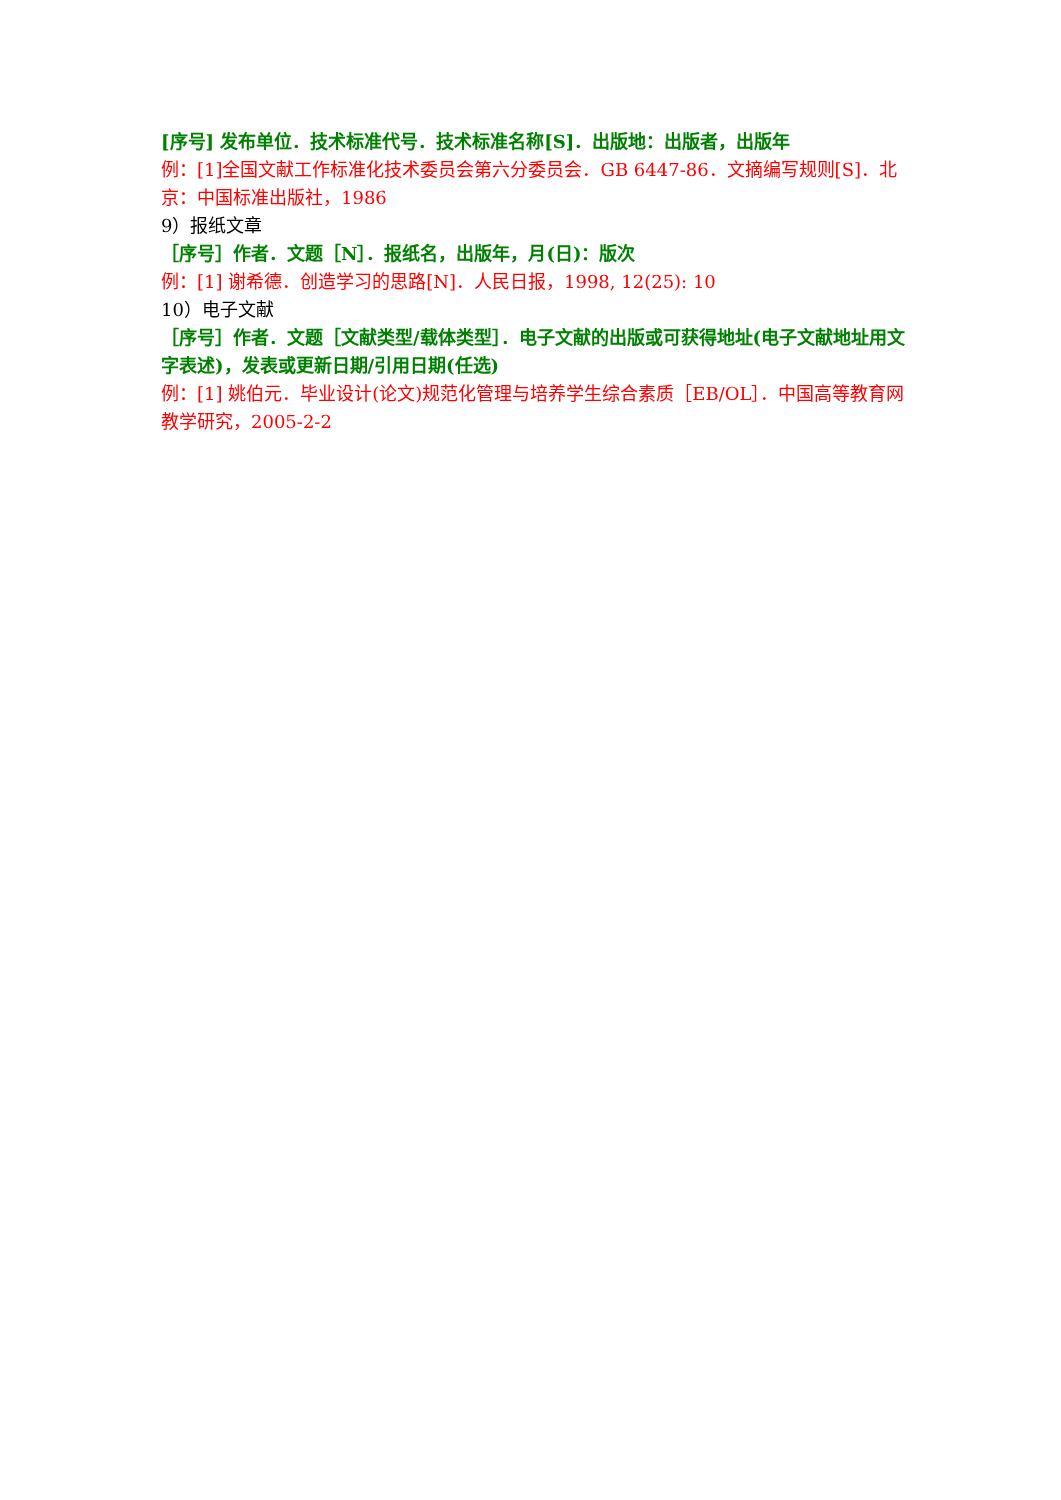[序号] 发布单位．技术标准代号．技术标准名称[S]．出版地：出版者，出版年
例：[1]全国文献工作标准化技术委员会第六分委员会．GB 6447-86．文摘编写规则[S]．北京：中国标准出版社，1986
9）报纸文章
［序号］作者．文题［N］．报纸名，出版年，月(日)：版次
例：[1] 谢希德．创造学习的思路[N]．人民日报，1998, 12(25): 10
10）电子文献
［序号］作者．文题［文献类型/载体类型］．电子文献的出版或可获得地址(电子文献地址用文字表述)，发表或更新日期/引用日期(任选)
例：[1] 姚伯元．毕业设计(论文)规范化管理与培养学生综合素质［EB/OL］．中国高等教育网教学研究，2005-2-2